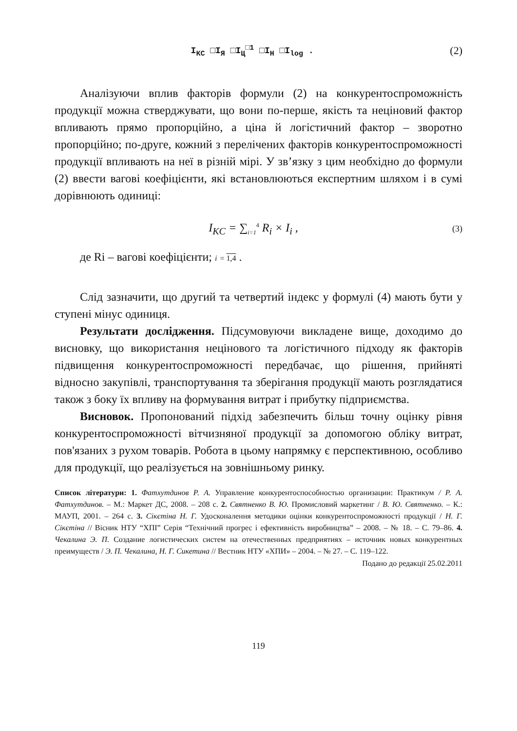I<sub>КС</sub> □I<sub>Я</sub> □I<sub>Ц</sub><sup>□1</sup> □I<sub>Н</sub> □I<sub>log</sub> . (2)
Аналізуючи вплив факторів формули (2) на конкурентоспроможність продукції можна стверджувати, що вони по-перше, якість та неціновий фактор впливають прямо пропорційно, а ціна й логістичний фактор – зворотно пропорційно; по-друге, кожний з перелічених факторів конкурентоспроможності продукції впливають на неї в різній мірі. У зв’язку з цим необхідно до формули (2) ввести вагові коефіцієнти, які встановлюються експертним шляхом і в сумі дорівнюють одиниці:
I<sub>KC</sub> = ∑<sub>i=1</sub><sup>4</sup> R<sub>i</sub> × I<sub>i</sub> , (3)
де Ri – вагові коефіцієнти; i = 1,4 .
Слід зазначити, що другий та четвертий індекс у формулі (4) мають бути у ступені мінус одиниця.
Результати дослідження. Підсумовуючи викладене вище, доходимо до висновку, що використання нецінового та логістичного підходу як факторів підвищення конкурентоспроможності передбачає, що рішення, прийняті відносно закупівлі, транспортування та зберігання продукції мають розглядатися також з боку їх впливу на формування витрат і прибутку підприємства.
Висновок. Пропонований підхід забезпечить більш точну оцінку рівня конкурентоспроможності вітчизняної продукції за допомогою обліку витрат, пов'язаних з рухом товарів. Робота в цьому напрямку є перспективною, особливо для продукції, що реалізується на зовнішньому ринку.
Список літератури: 1. Фатхутдинов Р. А. Управление конкурентоспособностью организации: Практикум / Р. А. Фатхутдинов. – М.: Маркет ДС, 2008. – 208 с. 2. Святненко В. Ю. Промисловий маркетинг / В. Ю. Святненко. – К.: МАУП, 2001. – 264 с. 3. Сікєтіна Н. Г. Удосконалення методики оцінки конкурентоспроможності продукції / Н. Г. Сікєтіна // Вісник НТУ “ХПІ” Серія “Технічний прогрес і ефективність виробництва” – 2008. – № 18. – С. 79–86. 4. Чекалина Э. П. Создание логистических систем на отечественных предприятиях – источник новых конкурентных преимуществ / Э. П. Чекалина, Н. Г. Сикетина // Вестник НТУ «ХПИ» – 2004. – № 27. – С. 119–122.
Подано до редакції 25.02.2011
119